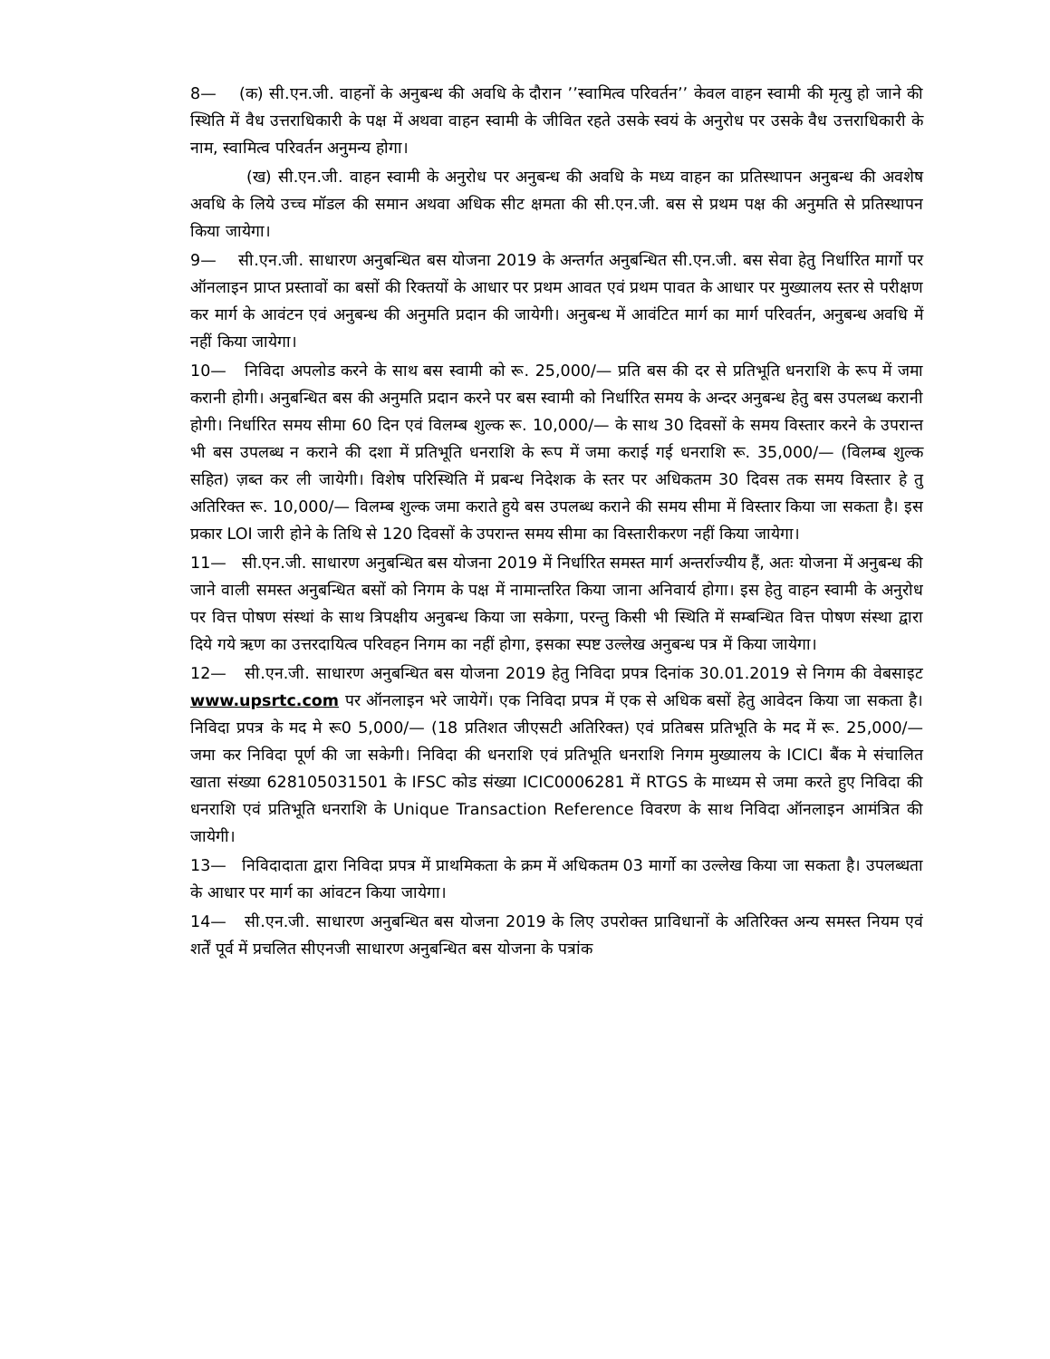8— (क) सी.एन.जी. वाहनों के अनुबन्ध की अवधि के दौरान ’’स्वामित्व परिवर्तन’’ केवल वाहन स्वामी की मृत्यु हो जाने की स्थिति में वैध उत्तराधिकारी के पक्ष में अथवा वाहन स्वामी के जीवित रहते उसके स्वयं के अनुरोध पर उसके वैध उत्तराधिकारी के नाम, स्वामित्व परिवर्तन अनुमन्य होगा।
(ख) सी.एन.जी. वाहन स्वामी के अनुरोध पर अनुबन्ध की अवधि के मध्य वाहन का प्रतिस्थापन अनुबन्ध की अवशेष अवधि के लिये उच्च मॉडल की समान अथवा अधिक सीट क्षमता की सी.एन.जी. बस से प्रथम पक्ष की अनुमति से प्रतिस्थापन किया जायेगा।
9— सी.एन.जी. साधारण अनुबन्धित बस योजना 2019 के अन्तर्गत अनुबन्धित सी.एन.जी. बस सेवा हेतु निर्धारित मार्गो पर ऑनलाइन प्राप्त प्रस्तावों का बसों की रिक्तयों के आधार पर प्रथम आवत एवं प्रथम पावत के आधार पर मुख्यालय स्तर से परीक्षण कर मार्ग के आवंटन एवं अनुबन्ध की अनुमति प्रदान की जायेगी। अनुबन्ध में आवंटित मार्ग का मार्ग परिवर्तन, अनुबन्ध अवधि में नहीं किया जायेगा।
10— निविदा अपलोड करने के साथ बस स्वामी को रू. 25,000/— प्रति बस की दर से प्रतिभूति धनराशि के रूप में जमा करानी होगी। अनुबन्धित बस की अनुमति प्रदान करने पर बस स्वामी को निर्धारित समय के अन्दर अनुबन्ध हेतु बस उपलब्ध करानी होगी। निर्धारित समय सीमा 60 दिन एवं विलम्ब शुल्क रू. 10,000/— के साथ 30 दिवसों के समय विस्तार करने के उपरान्त भी बस उपलब्ध न कराने की दशा में प्रतिभूति धनराशि के रूप में जमा कराई गई धनराशि रू. 35,000/— (विलम्ब शुल्क सहित) ज़ब्त कर ली जायेगी। विशेष परिस्थिति में प्रबन्ध निदेशक के स्तर पर अधिकतम 30 दिवस तक समय विस्तार हे तु अतिरिक्त रू. 10,000/— विलम्ब शुल्क जमा कराते हुये बस उपलब्ध कराने की समय सीमा में विस्तार किया जा सकता है। इस प्रकार LOI जारी होने के तिथि से 120 दिवसों के उपरान्त समय सीमा का विस्तारीकरण नहीं किया जायेगा।
11— सी.एन.जी. साधारण अनुबन्धित बस योजना 2019 में निर्धारित समस्त मार्ग अन्तर्राज्यीय हैं, अतः योजना में अनुबन्ध की जाने वाली समस्त अनुबन्धित बसों को निगम के पक्ष में नामान्तरित किया जाना अनिवार्य होगा। इस हेतु वाहन स्वामी के अनुरोध पर वित्त पोषण संस्थां के साथ त्रिपक्षीय अनुबन्ध किया जा सकेगा, परन्तु किसी भी स्थिति में सम्बन्धित वित्त पोषण संस्था द्वारा दिये गये ऋण का उत्तरदायित्व परिवहन निगम का नहीं होगा, इसका स्पष्ट उल्लेख अनुबन्ध पत्र में किया जायेगा।
12— सी.एन.जी. साधारण अनुबन्धित बस योजना 2019 हेतु निविदा प्रपत्र दिनांक 30.01.2019 से निगम की वेबसाइट www.upsrtc.com पर ऑनलाइन भरे जायेगें। एक निविदा प्रपत्र में एक से अधिक बसों हेतु आवेदन किया जा सकता है। निविदा प्रपत्र के मद मे रू0 5,000/— (18 प्रतिशत जीएसटी अतिरिक्त) एवं प्रतिबस प्रतिभूति के मद में रू. 25,000/— जमा कर निविदा पूर्ण की जा सकेगी। निविदा की धनराशि एवं प्रतिभूति धनराशि निगम मुख्यालय के ICICI बैंक मे संचालित खाता संख्या 628105031501 के IFSC कोड संख्या ICIC0006281 में RTGS के माध्यम से जमा करते हुए निविदा की धनराशि एवं प्रतिभूति धनराशि के Unique Transaction Reference विवरण के साथ निविदा ऑनलाइन आमंत्रित की जायेगी।
13— निविदादाता द्वारा निविदा प्रपत्र में प्राथमिकता के क्रम में अधिकतम 03 मार्गो का उल्लेख किया जा सकता है। उपलब्धता के आधार पर मार्ग का आंवटन किया जायेगा।
14— सी.एन.जी. साधारण अनुबन्धित बस योजना 2019 के लिए उपरोक्त प्राविधानों के अतिरिक्त अन्य समस्त नियम एवं शर्तें पूर्व में प्रचलित सीएनजी साधारण अनुबन्धित बस योजना के पत्रांक